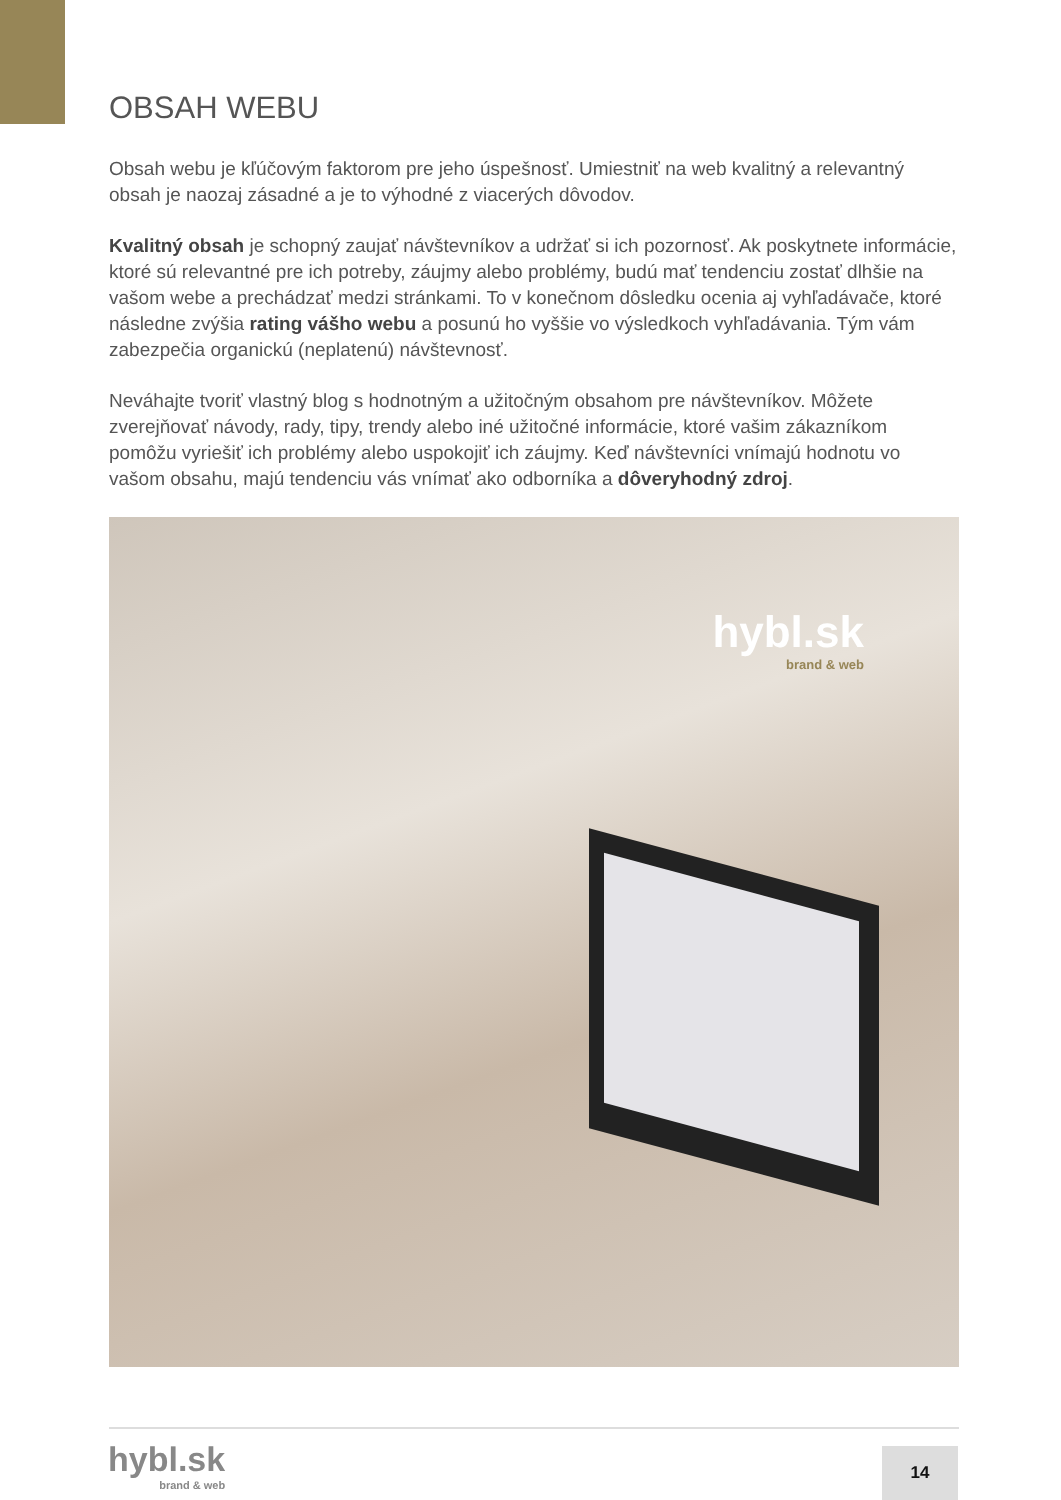OBSAH WEBU
Obsah webu je kľúčovým faktorom pre jeho úspešnosť. Umiestniť na web kvalitný a relevantný obsah je naozaj zásadné a je to výhodné z viacerých dôvodov.
Kvalitný obsah je schopný zaujať návštevníkov a udržať si ich pozornosť. Ak poskytnete informácie, ktoré sú relevantné pre ich potreby, záujmy alebo problémy, budú mať tendenciu zostať dlhšie na vašom webe a prechádzať medzi stránkami. To v konečnom dôsledku ocenia aj vyhľadávače, ktoré následne zvýšia rating vášho webu a posunú ho vyššie vo výsledkoch vyhľadávania. Tým vám zabezpečia organickú (neplatenú) návštevnosť.
Neváhajte tvoriť vlastný blog s hodnotným a užitočným obsahom pre návštevníkov. Môžete zverejňovať návody, rady, tipy, trendy alebo iné užitočné informácie, ktoré vašim zákazníkom pomôžu vyriešiť ich problémy alebo uspokojiť ich záujmy. Keď návštevníci vnímajú hodnotu vo vašom obsahu, majú tendenciu vás vnímať ako odborníka a dôveryhodný zdroj.
hybl.sk
brand & web
hybl.sk
brand & web
14